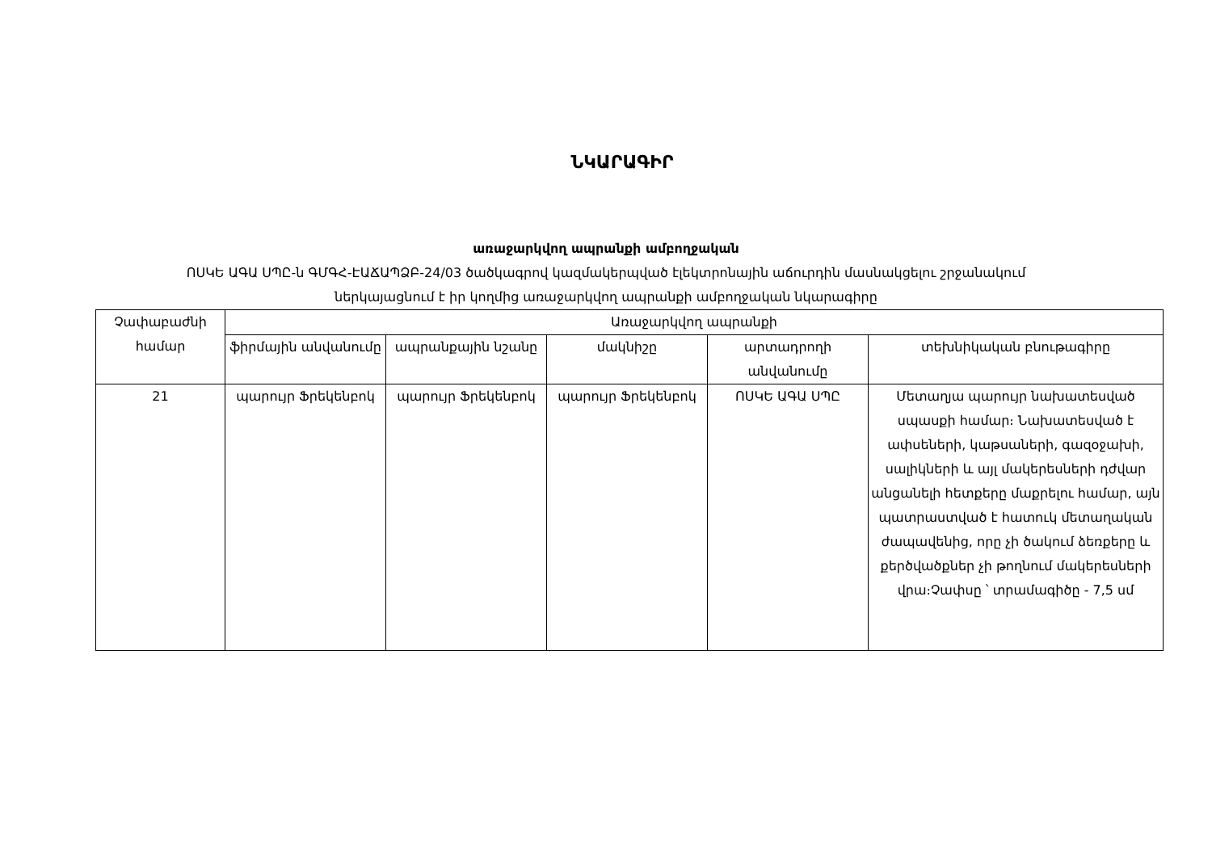ՆԿԱՐԱԳԻՐ
առաջարկվող ապրանքի ամբողջական
ՈՍԿԵ ԱԳԱ ՍՊԸ-ն ԳՄԳՀ-ԷԱՃԱՊՁԲ-24/03 ծածկագրով կազմակերպված էլեկտրոնային աճուրդին մասնակցելու շրջանակում
ներկայացնում է իր կողմից առաջարկվող ապրանքի ամբողջական նկարագիրը
| Չափաբաժնի համար | Առաջարկվող ապրանքի | | | | |
| --- | --- | --- | --- | --- | --- |
| | ֆիրմային անվանումը | ապրանքային նշանը | մակնիշը | արտադրողի անվանումը | տեխնիկական բնութագիրը |
| 21 | պարույր Ֆրեկենբոկ | պարույր Ֆրեկենբոկ | պարույր Ֆրեկենբոկ | ՈՍԿԵ ԱԳԱ ՍՊԸ | Մետաղյա պարույր նախատեսված սպասքի համար։ Նախատեսված է ափսեների, կաթսաների, գազօջախի, սալիկների և այլ մակերեսների դժվար անցանելի հետքերը մաքրելու համար, այն պատրաստված է հատուկ մետաղական ժապավենից, որը չի ծակում ձեռքերը և քերծվածքներ չի թողնում մակերեսների վրա։Չափսը ՝ տրամագիծը - 7,5 սմ |